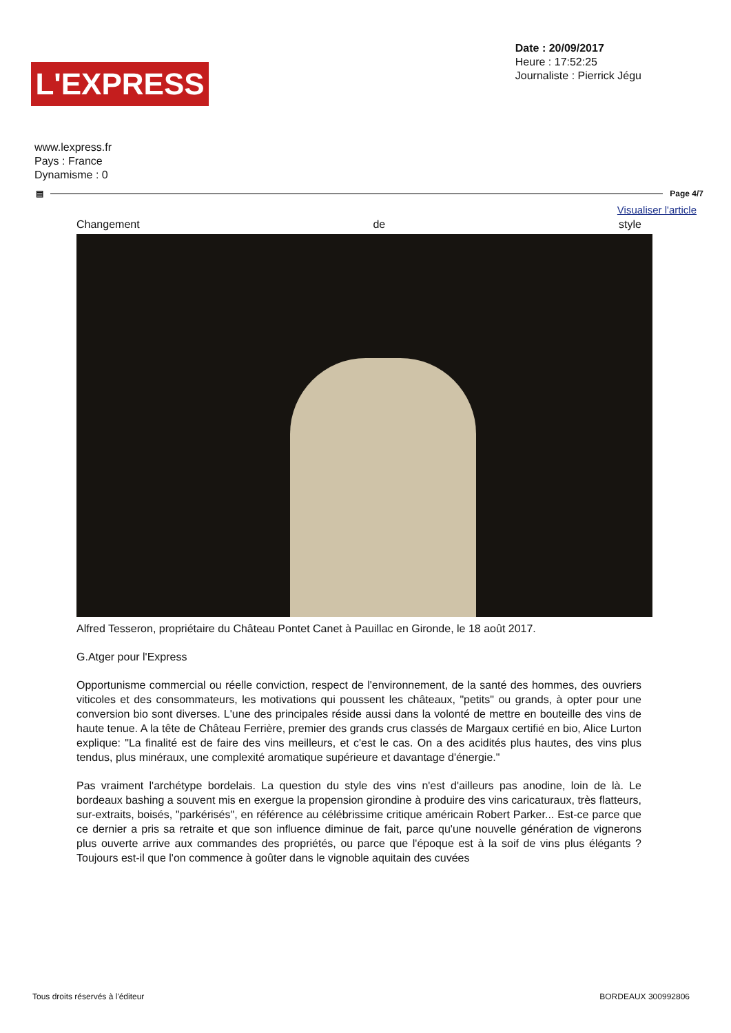L'EXPRESS
Date : 20/09/2017
Heure : 17:52:25
Journaliste : Pierrick Jégu
www.lexpress.fr
Pays : France
Dynamisme : 0
▤ Page 4/7
Visualiser l'article
Changement de style
Alfred Tesseron, propriétaire du Château Pontet Canet à Pauillac en Gironde, le 18 août 2017.
G.Atger pour l'Express
Opportunisme commercial ou réelle conviction, respect de l'environnement, de la santé des hommes, des ouvriers viticoles et des consommateurs, les motivations qui poussent les châteaux, "petits" ou grands, à opter pour une conversion bio sont diverses. L'une des principales réside aussi dans la volonté de mettre en bouteille des vins de haute tenue. A la tête de Château Ferrière, premier des grands crus classés de Margaux certifié en bio, Alice Lurton explique: "La finalité est de faire des vins meilleurs, et c'est le cas. On a des acidités plus hautes, des vins plus tendus, plus minéraux, une complexité aromatique supérieure et davantage d'énergie."
Pas vraiment l'archétype bordelais. La question du style des vins n'est d'ailleurs pas anodine, loin de là. Le bordeaux bashing a souvent mis en exergue la propension girondine à produire des vins caricaturaux, très flatteurs, sur-extraits, boisés, "parkérisés", en référence au célébrissime critique américain Robert Parker... Est-ce parce que ce dernier a pris sa retraite et que son influence diminue de fait, parce qu'une nouvelle génération de vignerons plus ouverte arrive aux commandes des propriétés, ou parce que l'époque est à la soif de vins plus élégants ? Toujours est-il que l'on commence à goûter dans le vignoble aquitain des cuvées
Tous droits réservés à l'éditeur BORDEAUX 300992806